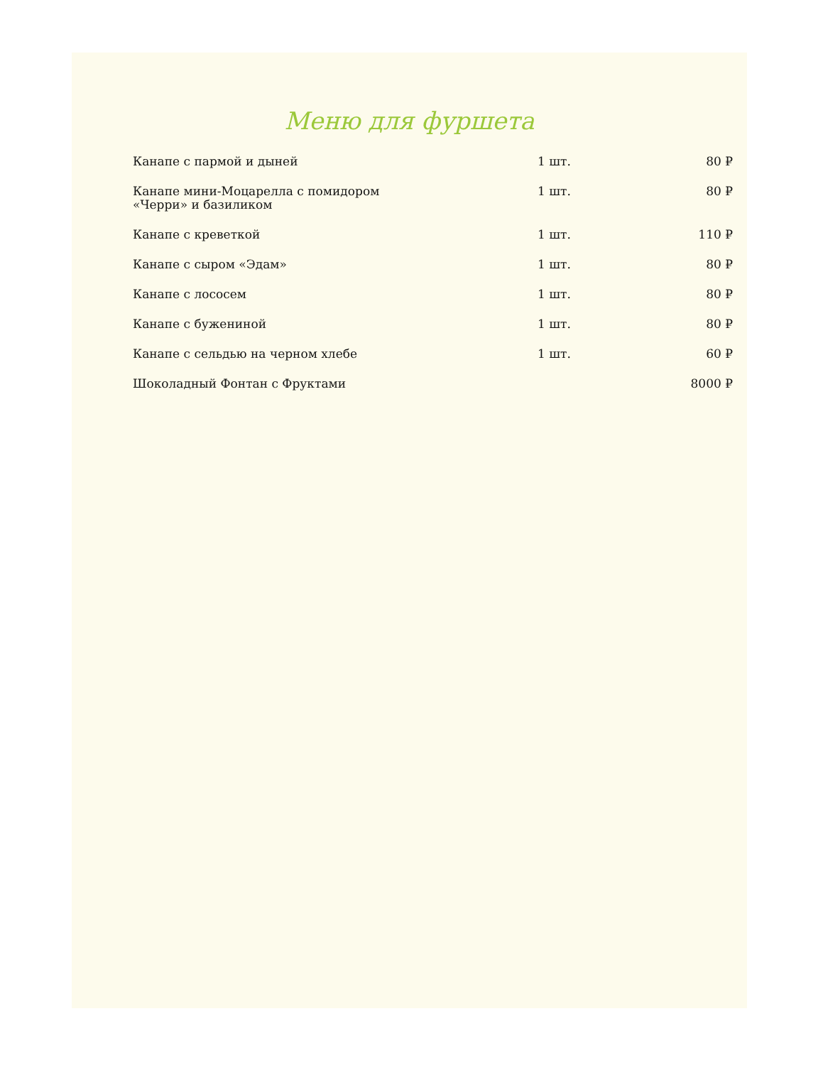Меню для фуршета
| Канапе с пармой и дыней | 1 шт. | 80 ₽ |
| Канапе мини-Моцарелла с помидором «Черри» и базиликом | 1 шт. | 80 ₽ |
| Канапе с креветкой | 1 шт. | 110 ₽ |
| Канапе с сыром «Эдам» | 1 шт. | 80 ₽ |
| Канапе с лососем | 1 шт. | 80 ₽ |
| Канапе с бужениной | 1 шт. | 80 ₽ |
| Канапе с сельдью на черном хлебе | 1 шт. | 60 ₽ |
| Шоколадный Фонтан с Фруктами | | 8000 ₽ |